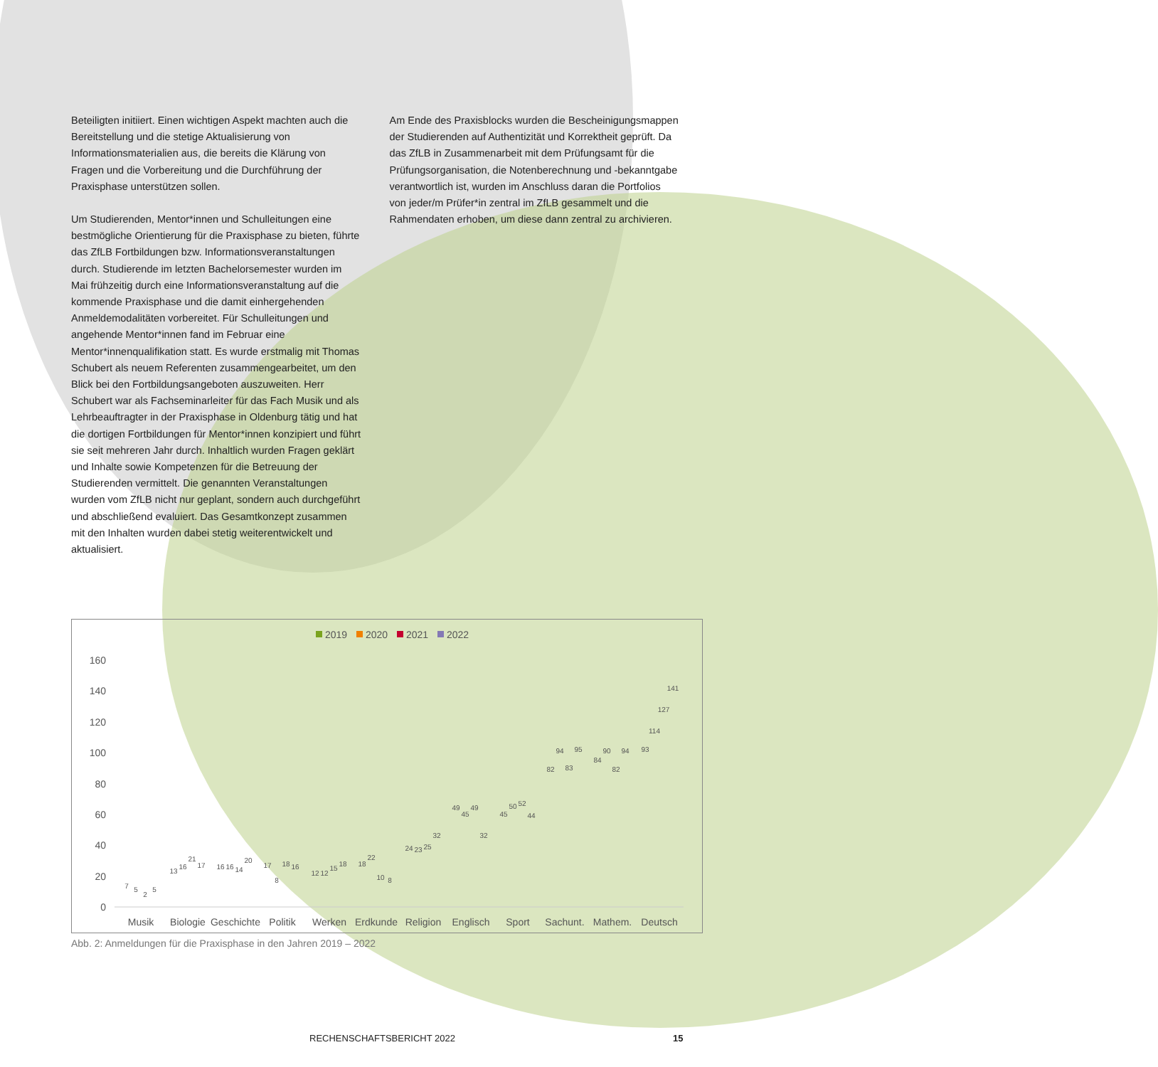Beteiligten initiiert. Einen wichtigen Aspekt machten auch die Bereitstellung und die stetige Aktualisierung von Informationsmaterialien aus, die bereits die Klärung von Fragen und die Vorbereitung und die Durchführung der Praxisphase unterstützen sollen.
Um Studierenden, Mentor*innen und Schulleitungen eine bestmögliche Orientierung für die Praxisphase zu bieten, führte das ZfLB Fortbildungen bzw. Informationsveranstaltungen durch. Studierende im letzten Bachelorsemester wurden im Mai frühzeitig durch eine Informationsveranstaltung auf die kommende Praxisphase und die damit einhergehenden Anmeldemodalitäten vorbereitet. Für Schulleitungen und angehende Mentor*innen fand im Februar eine Mentor*innenqualifikation statt. Es wurde erstmalig mit Thomas Schubert als neuem Referenten zusammengearbeitet, um den Blick bei den Fortbildungsangeboten auszuweiten. Herr Schubert war als Fachseminarleiter für das Fach Musik und als Lehrbeauftragter in der Praxisphase in Oldenburg tätig und hat die dortigen Fortbildungen für Mentor*innen konzipiert und führt sie seit mehreren Jahr durch. Inhaltlich wurden Fragen geklärt und Inhalte sowie Kompetenzen für die Betreuung der Studierenden vermittelt. Die genannten Veranstaltungen wurden vom ZfLB nicht nur geplant, sondern auch durchgeführt und abschließend evaluiert. Das Gesamtkonzept zusammen mit den Inhalten wurden dabei stetig weiterentwickelt und aktualisiert.
Am Ende des Praxisblocks wurden die Bescheinigungsmappen der Studierenden auf Authentizität und Korrektheit geprüft. Da das ZfLB in Zusammenarbeit mit dem Prüfungsamt für die Prüfungsorganisation, die Notenberechnung und -bekanntgabe verantwortlich ist, wurden im Anschluss daran die Portfolios von jeder/m Prüfer*in zentral im ZfLB gesammelt und die Rahmendaten erhoben, um diese dann zentral zu archivieren.
2019
2020
2021
2022
160
140
120
100
80
60
40
20
0
Musik
Biologie
Geschichte
Politik
Werken
Erdkunde
Religion
Englisch
Sport
Sachunt.
Mathem.
Deutsch
7
5
2
5
13
16
21
17
16
16
14
20
17
8
18
16
12
12
15
18
18
22
10
8
24
23
25
32
49
45
49
32
45
50
52
44
82
94
83
95
84
90
82
94
93
114
127
141
Abb. 2: Anmeldungen für die Praxisphase in den Jahren 2019 – 2022
RECHENSCHAFTSBERICHT 2022 15